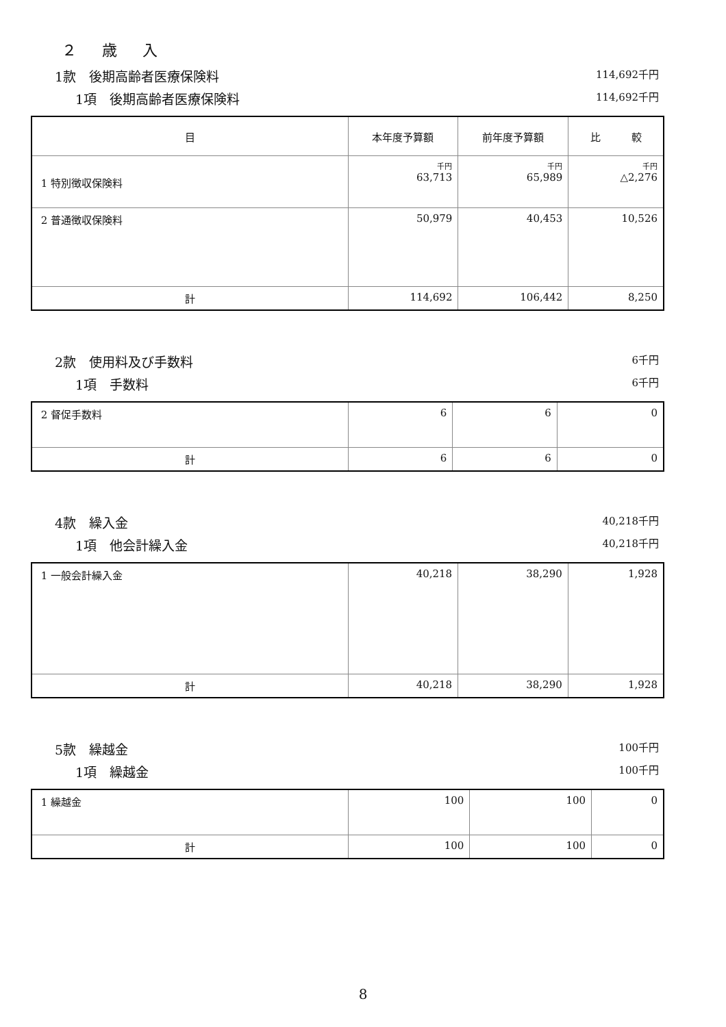２ 歳 入
1款　後期高齢者医療保険料 114,692千円
1項　後期高齢者医療保険料 114,692千円
| 目 | 本年度予算額 | 前年度予算額 | 比 較 |
| --- | --- | --- | --- |
| 1 特別徴収保険料 | 千円 63,713 | 千円 65,989 | 千円 △2,276 |
| 2 普通徴収保険料 | 50,979 | 40,453 | 10,526 |
| 計 | 114,692 | 106,442 | 8,250 |
2款　使用料及び手数料 6千円
1項　手数料 6千円
| 2 督促手数料 | 6 | 6 | 0 |
| 計 | 6 | 6 | 0 |
4款　繰入金 40,218千円
1項　他会計繰入金 40,218千円
| 1 一般会計繰入金 | 40,218 | 38,290 | 1,928 |
| 計 | 40,218 | 38,290 | 1,928 |
5款　繰越金 100千円
1項　繰越金 100千円
| 1 繰越金 | 100 | 100 | 0 |
| 計 | 100 | 100 | 0 |
8